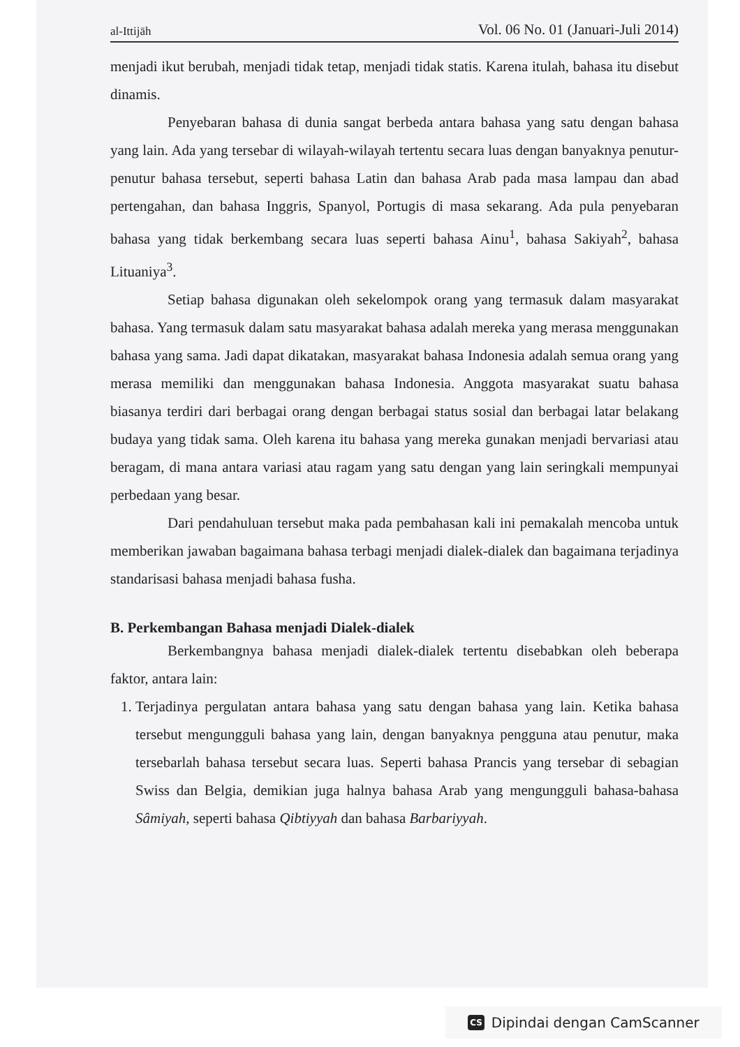al-Ittijāh Vol. 06 No. 01 (Januari-Juli 2014)
menjadi ikut berubah, menjadi tidak tetap, menjadi tidak statis. Karena itulah, bahasa itu disebut dinamis.
Penyebaran bahasa di dunia sangat berbeda antara bahasa yang satu dengan bahasa yang lain. Ada yang tersebar di wilayah-wilayah tertentu secara luas dengan banyaknya penutur-penutur bahasa tersebut, seperti bahasa Latin dan bahasa Arab pada masa lampau dan abad pertengahan, dan bahasa Inggris, Spanyol, Portugis di masa sekarang. Ada pula penyebaran bahasa yang tidak berkembang secara luas seperti bahasa Ainu<sup>1</sup>, bahasa Sakiyah<sup>2</sup>, bahasa Lituaniya<sup>3</sup>.
Setiap bahasa digunakan oleh sekelompok orang yang termasuk dalam masyarakat bahasa. Yang termasuk dalam satu masyarakat bahasa adalah mereka yang merasa menggunakan bahasa yang sama. Jadi dapat dikatakan, masyarakat bahasa Indonesia adalah semua orang yang merasa memiliki dan menggunakan bahasa Indonesia. Anggota masyarakat suatu bahasa biasanya terdiri dari berbagai orang dengan berbagai status sosial dan berbagai latar belakang budaya yang tidak sama. Oleh karena itu bahasa yang mereka gunakan menjadi bervariasi atau beragam, di mana antara variasi atau ragam yang satu dengan yang lain seringkali mempunyai perbedaan yang besar.
Dari pendahuluan tersebut maka pada pembahasan kali ini pemakalah mencoba untuk memberikan jawaban bagaimana bahasa terbagi menjadi dialek-dialek dan bagaimana terjadinya standarisasi bahasa menjadi bahasa fusha.
B. Perkembangan Bahasa menjadi Dialek-dialek
Berkembangnya bahasa menjadi dialek-dialek tertentu disebabkan oleh beberapa faktor, antara lain:
1. Terjadinya pergulatan antara bahasa yang satu dengan bahasa yang lain. Ketika bahasa tersebut mengungguli bahasa yang lain, dengan banyaknya pengguna atau penutur, maka tersebarlah bahasa tersebut secara luas. Seperti bahasa Prancis yang tersebar di sebagian Swiss dan Belgia, demikian juga halnya bahasa Arab yang mengungguli bahasa-bahasa Sâmiyah, seperti bahasa Qibtiyyah dan bahasa Barbariyyah.
CS Dipindai dengan CamScanner